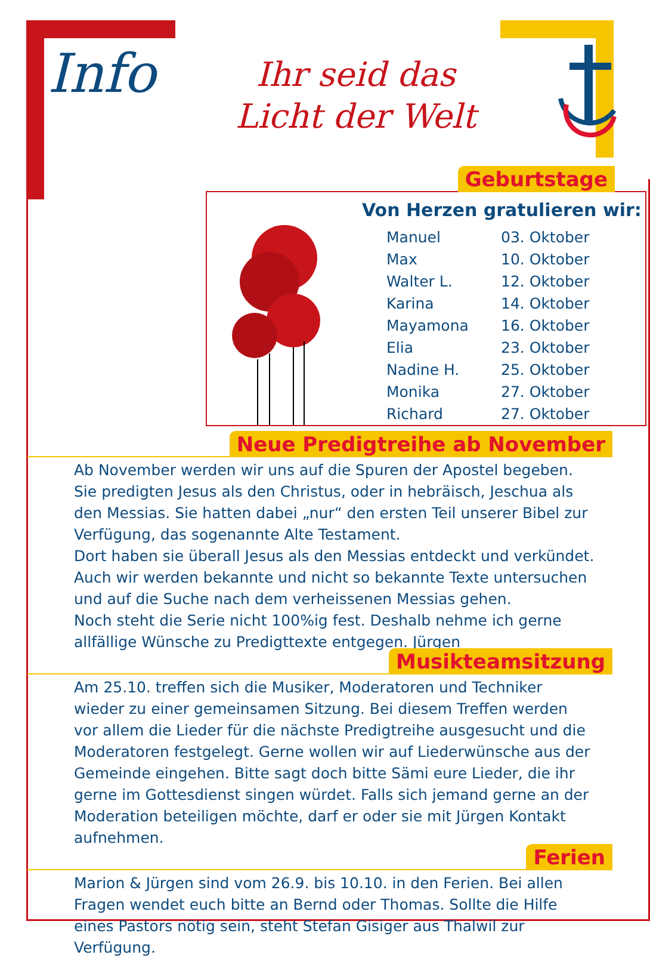Info
Ihr seid das
Licht der Welt
Geburtstage
Von Herzen gratulieren wir:
| Manuel | 03. Oktober |
| Max | 10. Oktober |
| Walter L. | 12. Oktober |
| Karina | 14. Oktober |
| Mayamona | 16. Oktober |
| Elia | 23. Oktober |
| Nadine H. | 25. Oktober |
| Monika | 27. Oktober |
| Richard | 27. Oktober |
Neue Predigtreihe ab November
Ab November werden wir uns auf die Spuren der Apostel begeben. Sie predigten Jesus als den Christus, oder in hebräisch, Jeschua als den Messias. Sie hatten dabei „nur“ den ersten Teil unserer Bibel zur Verfügung, das sogenannte Alte Testament.
Dort haben sie überall Jesus als den Messias entdeckt und verkündet. Auch wir werden bekannte und nicht so bekannte Texte untersuchen und auf die Suche nach dem verheissenen Messias gehen.
Noch steht die Serie nicht 100%ig fest. Deshalb nehme ich gerne allfällige Wünsche zu Predigttexte entgegen. Jürgen
Musikteamsitzung
Am 25.10. treffen sich die Musiker, Moderatoren und Techniker wieder zu einer gemeinsamen Sitzung. Bei diesem Treffen werden vor allem die Lieder für die nächste Predigtreihe ausgesucht und die Moderatoren festgelegt. Gerne wollen wir auf Liederwünsche aus der Gemeinde eingehen. Bitte sagt doch bitte Sämi eure Lieder, die ihr gerne im Gottesdienst singen würdet. Falls sich jemand gerne an der Moderation beteiligen möchte, darf er oder sie mit Jürgen Kontakt aufnehmen.
Ferien
Marion & Jürgen sind vom 26.9. bis 10.10. in den Ferien. Bei allen Fragen wendet euch bitte an Bernd oder Thomas. Sollte die Hilfe eines Pastors nötig sein, steht Stefan Gisiger aus Thalwil zur Verfügung.